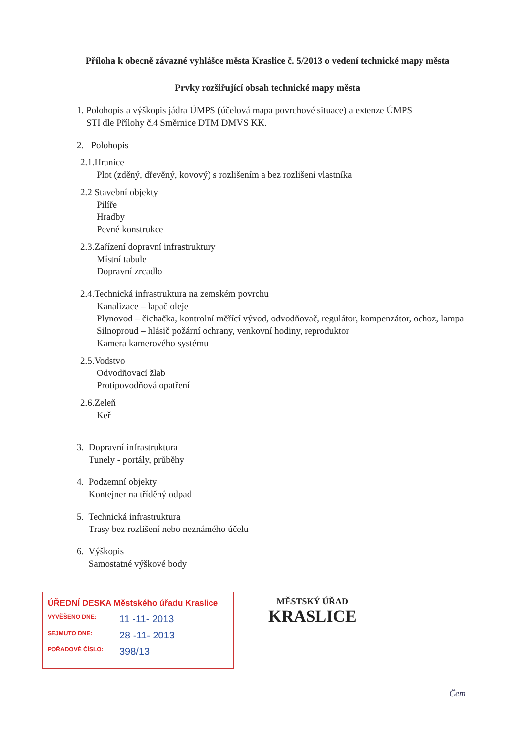Příloha k obecně závazné vyhlášce města Kraslice č. 5/2013 o vedení technické mapy města
Prvky rozšiřující obsah technické mapy města
1. Polohopis a výškopis jádra ÚMPS (účelová mapa povrchové situace) a extenze ÚMPS
STI dle Přílohy č.4 Směrnice DTM DMVS KK.
2. Polohopis
2.1.Hranice
Plot (zděný, dřevěný, kovový) s rozlišením a bez rozlišení vlastníka
2.2 Stavební objekty
Pilíře
Hradby
Pevné konstrukce
2.3.Zařízení dopravní infrastruktury
Místní tabule
Dopravní zrcadlo
2.4.Technická infrastruktura na zemském povrchu
Kanalizace – lapač oleje
Plynovod – čichačka, kontrolní měřící vývod, odvodňovač, regulátor, kompenzátor, ochoz, lampa
Silnoproud – hlásič požární ochrany, venkovní hodiny, reproduktor
Kamera kamerového systému
2.5.Vodstvo
Odvodňovací žlab
Protipovodňová opatření
2.6.Zeleň
Keř
3. Dopravní infrastruktura
Tunely - portály, průběhy
4. Podzemní objekty
Kontejner na tříděný odpad
5. Technická infrastruktura
Trasy bez rozlišení nebo neznámého účelu
6. Výškopis
Samostatné výškové body
ÚŘEDNÍ DESKA Městského úřadu Kraslice
VYVĚŠENO DNE: 11 -11- 2013
SEJMUTO DNE: 28 -11- 2013
POŘADOVÉ ČÍSLO: 398/13
MĚSTSKÝ ÚŘAD
KRASLICE
Čem